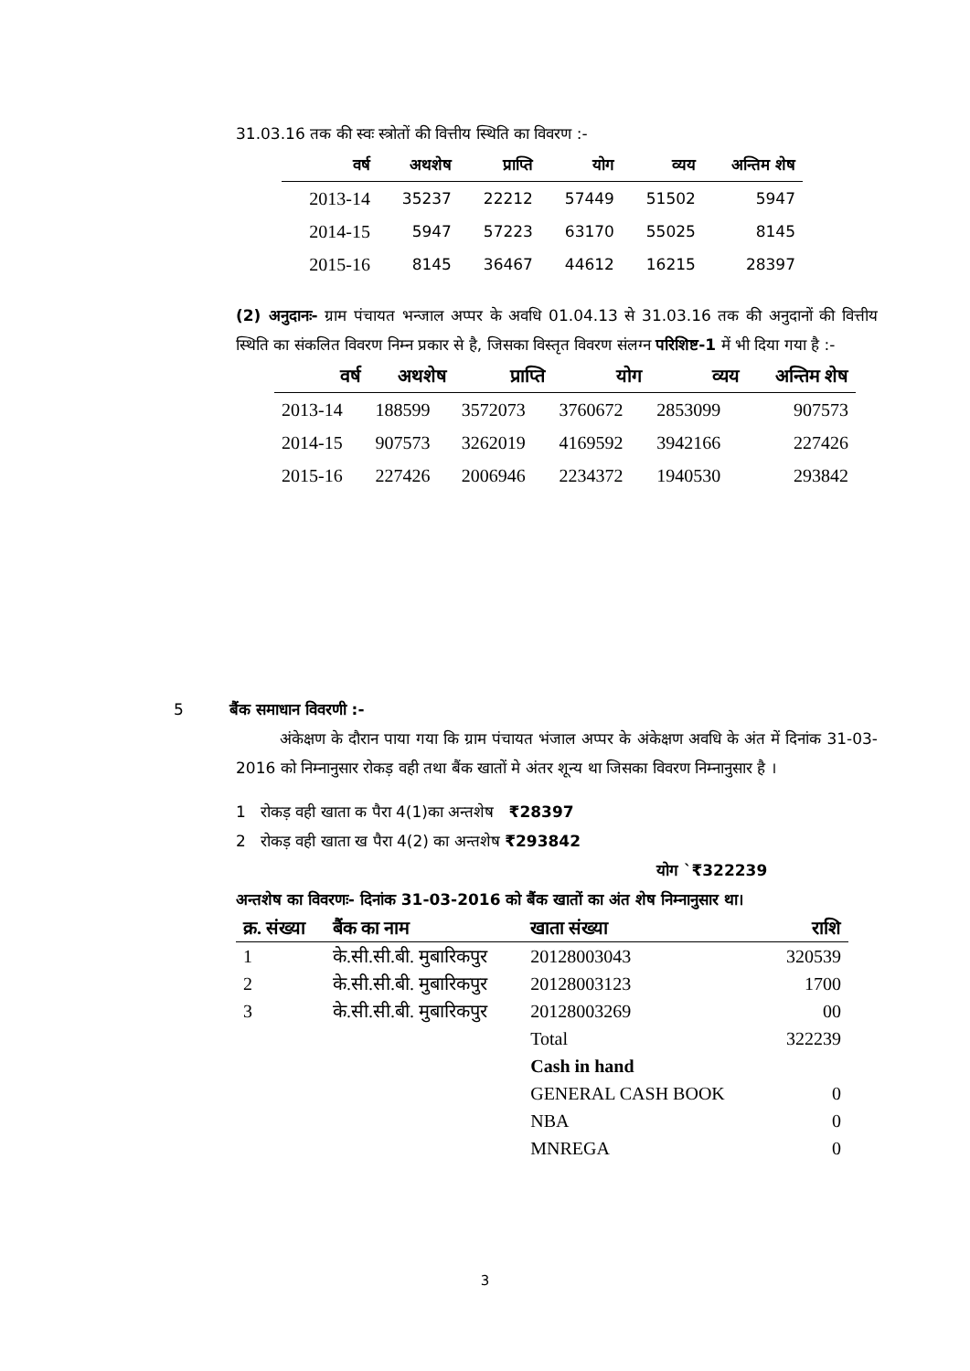31.03.16 तक की स्वः स्त्रोतों की वित्तीय स्थिति का विवरण :-
| वर्ष | अथशेष | प्राप्ति | योग | व्यय | अन्तिम शेष |
| --- | --- | --- | --- | --- | --- |
| 2013-14 | 35237 | 22212 | 57449 | 51502 | 5947 |
| 2014-15 | 5947 | 57223 | 63170 | 55025 | 8145 |
| 2015-16 | 8145 | 36467 | 44612 | 16215 | 28397 |
(2) अनुदानः- ग्राम पंचायत भन्जाल अप्पर के अवधि 01.04.13 से 31.03.16 तक की अनुदानों की वित्तीय स्थिति का संकलित विवरण निम्न प्रकार से है, जिसका विस्तृत विवरण संलग्न परिशिष्ट-1 में भी दिया गया है :-
| वर्ष | अथशेष | प्राप्ति | योग | व्यय | अन्तिम शेष |
| --- | --- | --- | --- | --- | --- |
| 2013-14 | 188599 | 3572073 | 3760672 | 2853099 | 907573 |
| 2014-15 | 907573 | 3262019 | 4169592 | 3942166 | 227426 |
| 2015-16 | 227426 | 2006946 | 2234372 | 1940530 | 293842 |
5 बैंक समाधान विवरणी :-
अंकेक्षण के दौरान पाया गया कि ग्राम पंचायत भंजाल अप्पर के अंकेक्षण अवधि के अंत में दिनांक 31-03-2016 को निम्नानुसार रोकड़ वही तथा बैंक खातों मे अंतर शून्य था जिसका विवरण निम्नानुसार है ।
1 रोकड़ वही खाता क पैरा 4(1)का अन्तशेष ₹28397
2 रोकड़ वही खाता ख पैरा 4(2) का अन्तशेष ₹293842
योग `₹322239
अन्तशेष का विवरणः- दिनांक 31-03-2016 को बैंक खातों का अंत शेष निम्नानुसार था।
| क्र. संख्या | बैंक का नाम | खाता संख्या | राशि |
| --- | --- | --- | --- |
| 1 | के.सी.सी.बी. मुबारिकपुर | 20128003043 | 320539 |
| 2 | के.सी.सी.बी. मुबारिकपुर | 20128003123 | 1700 |
| 3 | के.सी.सी.बी. मुबारिकपुर | 20128003269 | 00 |
| | | Total | 322239 |
| | | Cash in hand | |
| | | GENERAL CASH BOOK | 0 |
| | | NBA | 0 |
| | | MNREGA | 0 |
3